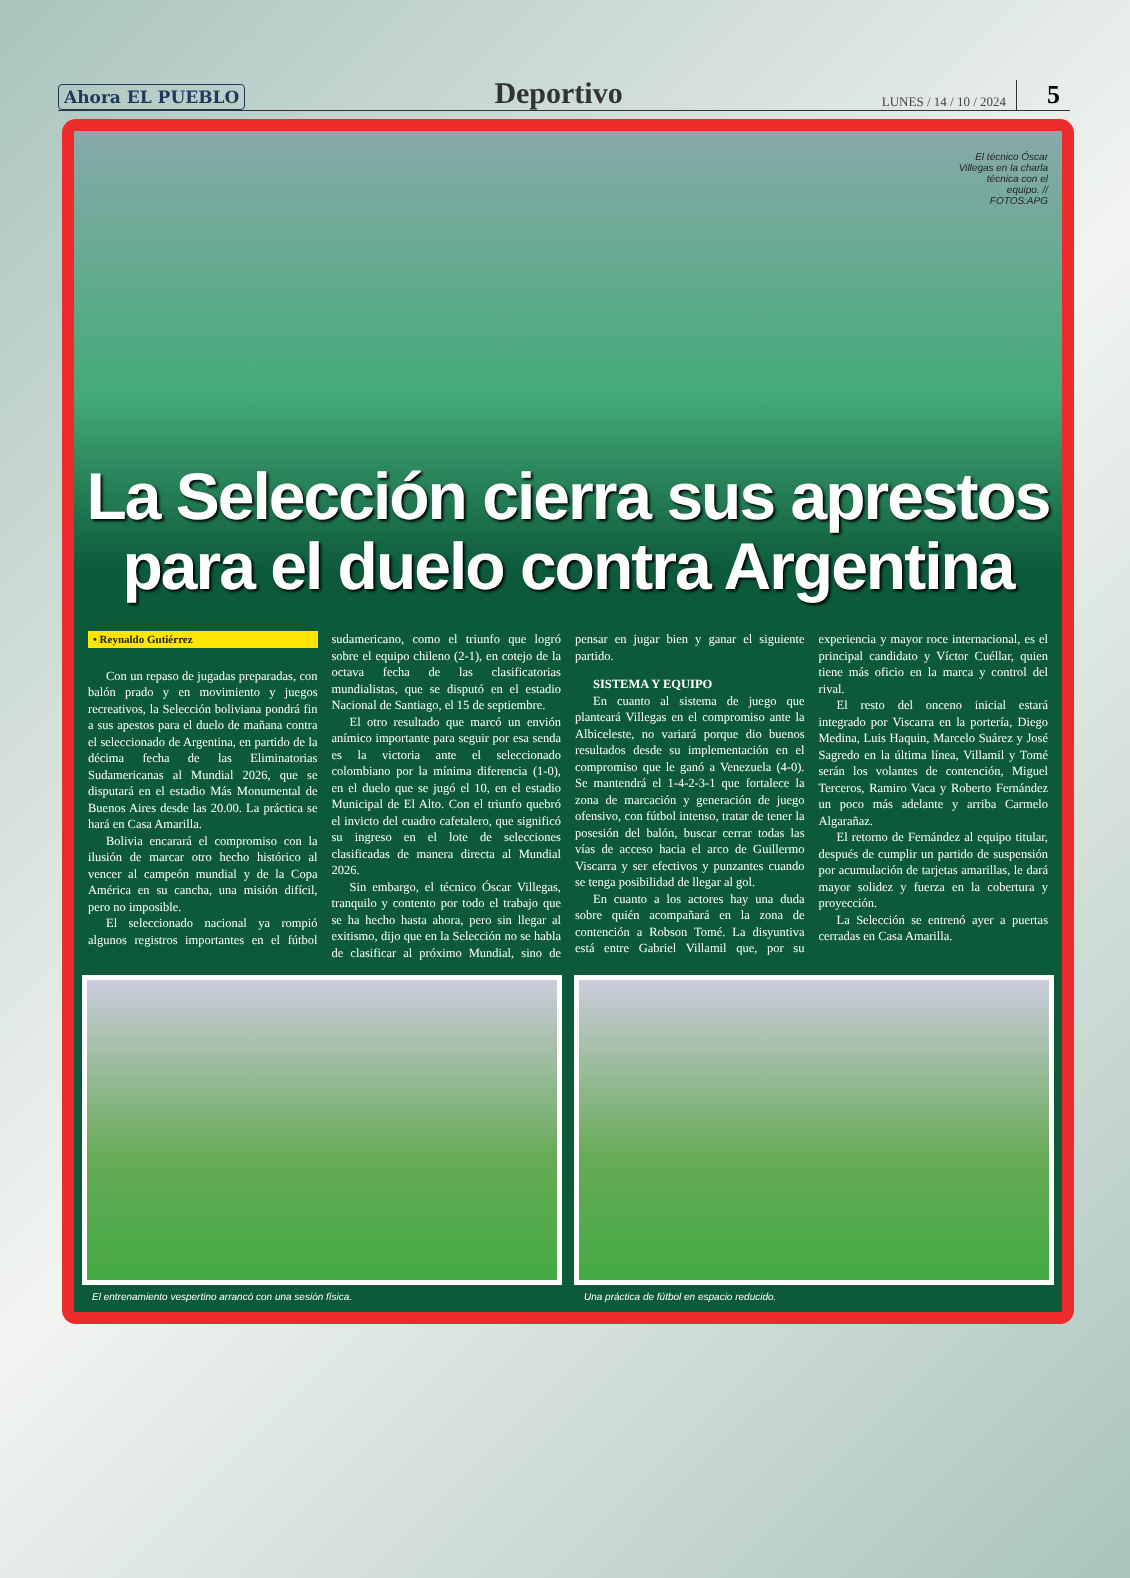Ahora EL PUEBLO Deportivo LUNES / 14 / 10 / 2024 5
El técnico Óscar Villegas en la charla técnica con el equipo. // FOTOS:APG
La Selección cierra sus aprestos para el duelo contra Argentina
• Reynaldo Gutiérrez
Con un repaso de jugadas preparadas, con balón prado y en movimiento y juegos recreativos, la Selección boliviana pondrá fin a sus apestos para el duelo de mañana contra el seleccionado de Argentina, en partido de la décima fecha de las Eliminatorias Sudamericanas al Mundial 2026, que se disputará en el estadio Más Monumental de Buenos Aires desde las 20.00. La práctica se hará en Casa Amarilla.
Bolivia encarará el compromiso con la ilusión de marcar otro hecho histórico al vencer al campeón mundial y de la Copa América en su cancha, una misión difícil, pero no imposible.
El seleccionado nacional ya rompió algunos registros importantes en el fútbol sudamericano, como el triunfo que logró sobre el equipo chileno (2-1), en cotejo de la octava fecha de las clasificatorias mundialistas, que se disputó en el estadio Nacional de Santiago, el 15 de septiembre.
El otro resultado que marcó un envión anímico importante para seguir por esa senda es la victoria ante el seleccionado colombiano por la mínima diferencia (1-0), en el duelo que se jugó el 10, en el estadio Municipal de El Alto. Con el triunfo quebró el invicto del cuadro cafetalero, que significó su ingreso en el lote de selecciones clasificadas de manera directa al Mundial 2026.
Sin embargo, el técnico Óscar Villegas, tranquilo y contento por todo el trabajo que se ha hecho hasta ahora, pero sin llegar al exitismo, dijo que en la Selección no se habla de clasificar al próximo Mundial, sino de pensar en jugar bien y ganar el siguiente partido.
SISTEMA Y EQUIPO
En cuanto al sistema de juego que planteará Villegas en el compromiso ante la Albiceleste, no variará porque dio buenos resultados desde su implementación en el compromiso que le ganó a Venezuela (4-0). Se mantendrá el 1-4-2-3-1 que fortalece la zona de marcación y generación de juego ofensivo, con fútbol intenso, tratar de tener la posesión del balón, buscar cerrar todas las vías de acceso hacia el arco de Guillermo Viscarra y ser efectivos y punzantes cuando se tenga posibilidad de llegar al gol.
En cuanto a los actores hay una duda sobre quién acompañará en la zona de contención a Robson Tomé. La disyuntiva está entre Gabriel Villamil que, por su experiencia y mayor roce internacional, es el principal candidato y Víctor Cuéllar, quien tiene más oficio en la marca y control del rival.
El resto del onceno inicial estará integrado por Viscarra en la portería, Diego Medina, Luis Haquin, Marcelo Suárez y José Sagredo en la última línea, Villamil y Tomé serán los volantes de contención, Miguel Terceros, Ramiro Vaca y Roberto Fernández un poco más adelante y arriba Carmelo Algarañaz.
El retorno de Fernández al equipo titular, después de cumplir un partido de suspensión por acumulación de tarjetas amarillas, le dará mayor solidez y fuerza en la cobertura y proyección.
La Selección se entrenó ayer a puertas cerradas en Casa Amarilla.
El entrenamiento vespertino arrancó con una sesión física.
Una práctica de fútbol en espacio reducido.